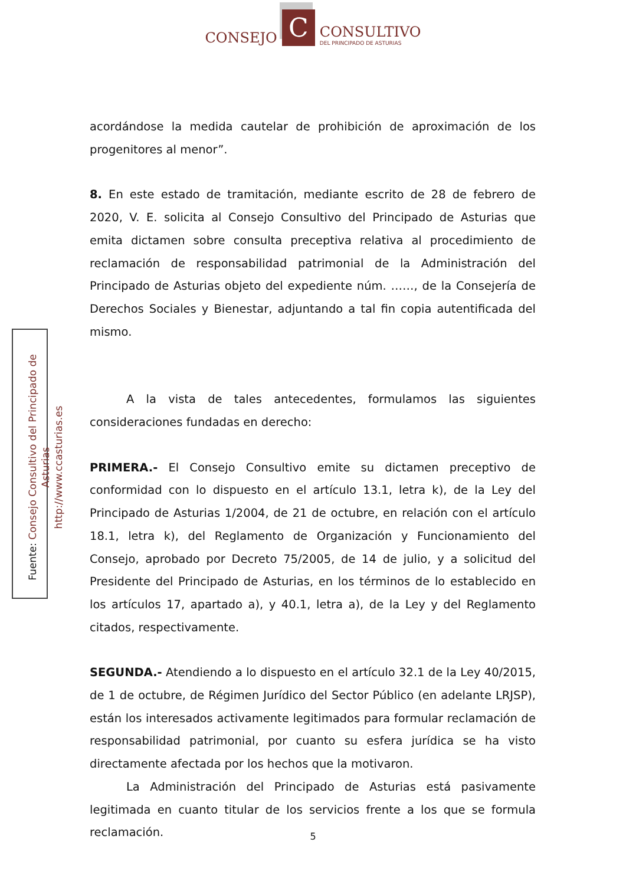CONSEJO
C
CONSULTIVO
DEL PRINCIPADO DE ASTURIAS
acordándose la medida cautelar de prohibición de aproximación de los progenitores al menor”.
8. En este estado de tramitación, mediante escrito de 28 de febrero de 2020, V. E. solicita al Consejo Consultivo del Principado de Asturias que emita dictamen sobre consulta preceptiva relativa al procedimiento de reclamación de responsabilidad patrimonial de la Administración del Principado de Asturias objeto del expediente núm. ……, de la Consejería de Derechos Sociales y Bienestar, adjuntando a tal fin copia autentificada del mismo.
A la vista de tales antecedentes, formulamos las siguientes consideraciones fundadas en derecho:
PRIMERA.- El Consejo Consultivo emite su dictamen preceptivo de conformidad con lo dispuesto en el artículo 13.1, letra k), de la Ley del Principado de Asturias 1/2004, de 21 de octubre, en relación con el artículo 18.1, letra k), del Reglamento de Organización y Funcionamiento del Consejo, aprobado por Decreto 75/2005, de 14 de julio, y a solicitud del Presidente del Principado de Asturias, en los términos de lo establecido en los artículos 17, apartado a), y 40.1, letra a), de la Ley y del Reglamento citados, respectivamente.
SEGUNDA.- Atendiendo a lo dispuesto en el artículo 32.1 de la Ley 40/2015, de 1 de octubre, de Régimen Jurídico del Sector Público (en adelante LRJSP), están los interesados activamente legitimados para formular reclamación de responsabilidad patrimonial, por cuanto su esfera jurídica se ha visto directamente afectada por los hechos que la motivaron.
La Administración del Principado de Asturias está pasivamente legitimada en cuanto titular de los servicios frente a los que se formula reclamación.
Fuente: Consejo Consultivo del Principado de Asturias
http://www.ccasturias.es
5